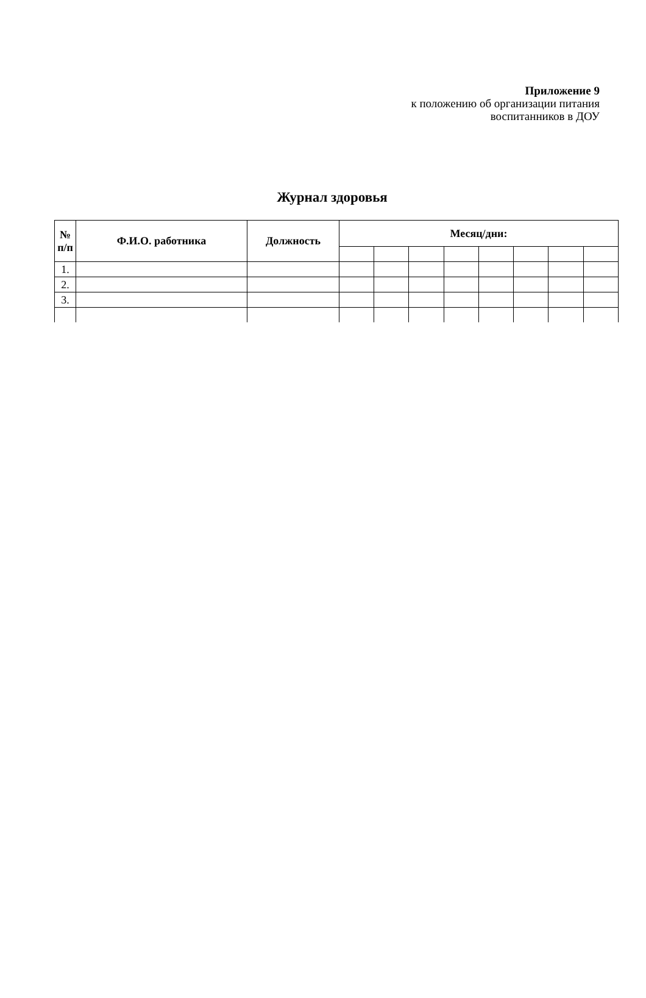Приложение 9
к положению об организации питания
воспитанников в ДОУ
Журнал здоровья
| № п/п | Ф.И.О. работника | Должность | Месяц/дни: | | | | | | | |
| --- | --- | --- | --- | --- | --- | --- | --- | --- | --- | --- |
| 1. | | | | | | | | | | |
| 2. | | | | | | | | | | |
| 3. | | | | | | | | | | |